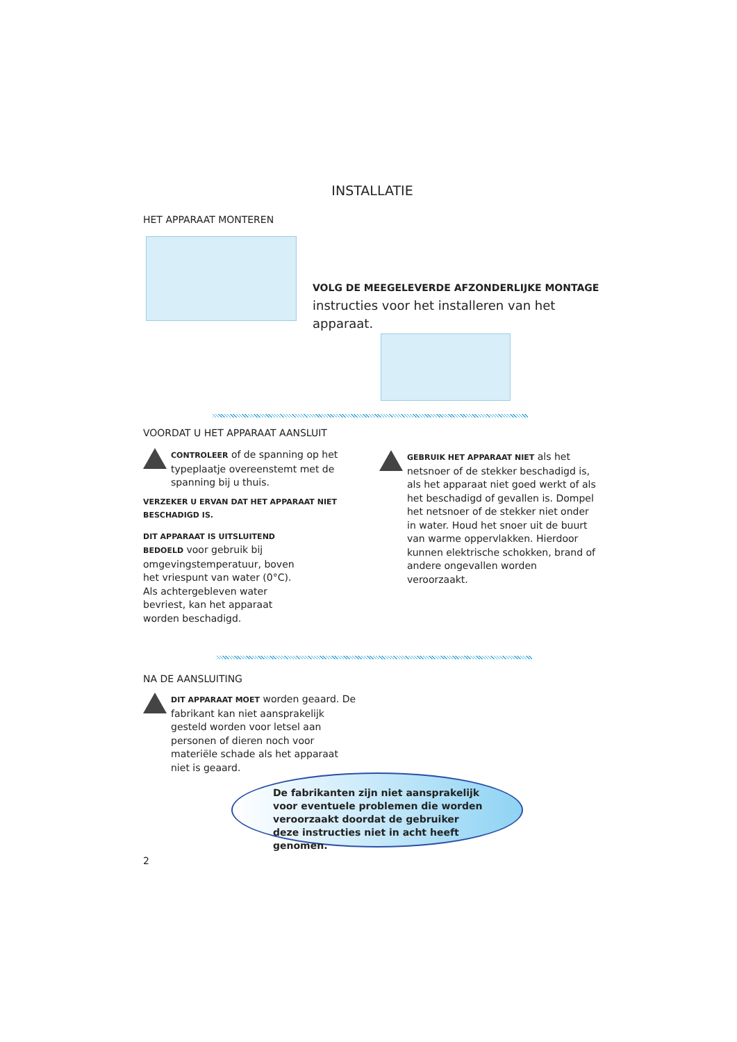INSTALLATIE
HET APPARAAT MONTEREN
VOLG DE MEEGELEVERDE AFZONDERLIJKE MONTAGE instructies voor het installeren van het apparaat.
VOORDAT U HET APPARAAT AANSLUIT
CONTROLEER of de spanning op het typeplaatje overeenstemt met de spanning bij u thuis.
VERZEKER U ERVAN DAT HET APPARAAT NIET BESCHADIGD IS.
DIT APPARAAT IS UITSLUITEND BEDOELD voor gebruik bij omgevingstemperatuur, boven het vriespunt van water (0°C). Als achtergebleven water bevriest, kan het apparaat worden beschadigd.
GEBRUIK HET APPARAAT NIET als het netsnoer of de stekker beschadigd is, als het apparaat niet goed werkt of als het beschadigd of gevallen is. Dompel het netsnoer of de stekker niet onder in water. Houd het snoer uit de buurt van warme oppervlakken. Hierdoor kunnen elektrische schokken, brand of andere ongevallen worden veroorzaakt.
NA DE AANSLUITING
DIT APPARAAT MOET worden geaard. De fabrikant kan niet aansprakelijk gesteld worden voor letsel aan personen of dieren noch voor materiële schade als het apparaat niet is geaard.
De fabrikanten zijn niet aansprakelijk voor eventuele problemen die worden veroorzaakt doordat de gebruiker deze instructies niet in acht heeft genomen.
2